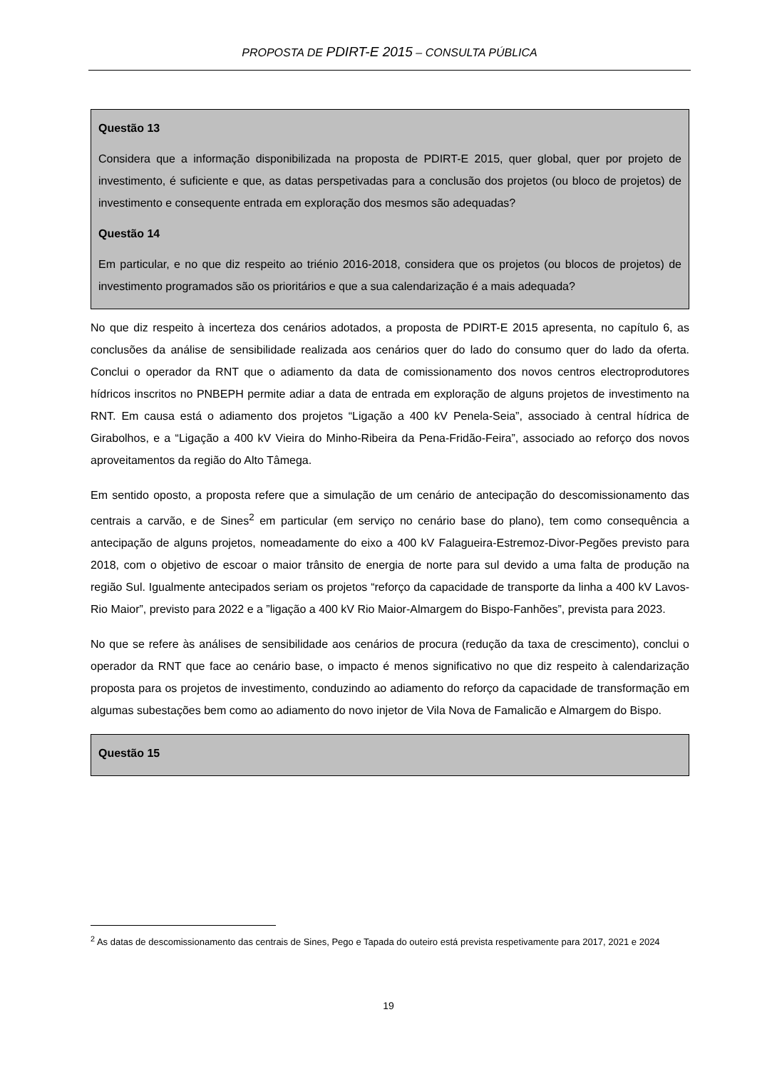PROPOSTA DE PDIRT-E 2015 – CONSULTA PÚBLICA
Questão 13
Considera que a informação disponibilizada na proposta de PDIRT-E 2015, quer global, quer por projeto de investimento, é suficiente e que, as datas perspetivadas para a conclusão dos projetos (ou bloco de projetos) de investimento e consequente entrada em exploração dos mesmos são adequadas?
Questão 14
Em particular, e no que diz respeito ao triénio 2016-2018, considera que os projetos (ou blocos de projetos) de investimento programados são os prioritários e que a sua calendarização é a mais adequada?
No que diz respeito à incerteza dos cenários adotados, a proposta de PDIRT-E 2015 apresenta, no capítulo 6, as conclusões da análise de sensibilidade realizada aos cenários quer do lado do consumo quer do lado da oferta. Conclui o operador da RNT que o adiamento da data de comissionamento dos novos centros electroprodutores hídricos inscritos no PNBEPH permite adiar a data de entrada em exploração de alguns projetos de investimento na RNT. Em causa está o adiamento dos projetos “Ligação a 400 kV Penela-Seia”, associado à central hídrica de Girabolhos, e a “Ligação a 400 kV Vieira do Minho-Ribeira da Pena-Fridão-Feira”, associado ao reforço dos novos aproveitamentos da região do Alto Tâmega.
Em sentido oposto, a proposta refere que a simulação de um cenário de antecipação do descomissionamento das centrais a carvão, e de Sines<sup>2</sup> em particular (em serviço no cenário base do plano), tem como consequência a antecipação de alguns projetos, nomeadamente do eixo a 400 kV Falagueira-Estremoz-Divor-Pegões previsto para 2018, com o objetivo de escoar o maior trânsito de energia de norte para sul devido a uma falta de produção na região Sul. Igualmente antecipados seriam os projetos “reforço da capacidade de transporte da linha a 400 kV Lavos-Rio Maior”, previsto para 2022 e a ”ligação a 400 kV Rio Maior-Almargem do Bispo-Fanhões”, prevista para 2023.
No que se refere às análises de sensibilidade aos cenários de procura (redução da taxa de crescimento), conclui o operador da RNT que face ao cenário base, o impacto é menos significativo no que diz respeito à calendarização proposta para os projetos de investimento, conduzindo ao adiamento do reforço da capacidade de transformação em algumas subestações bem como ao adiamento do novo injetor de Vila Nova de Famalicão e Almargem do Bispo.
Questão 15
<sup>2</sup> As datas de descomissionamento das centrais de Sines, Pego e Tapada do outeiro está prevista respetivamente para 2017, 2021 e 2024
19